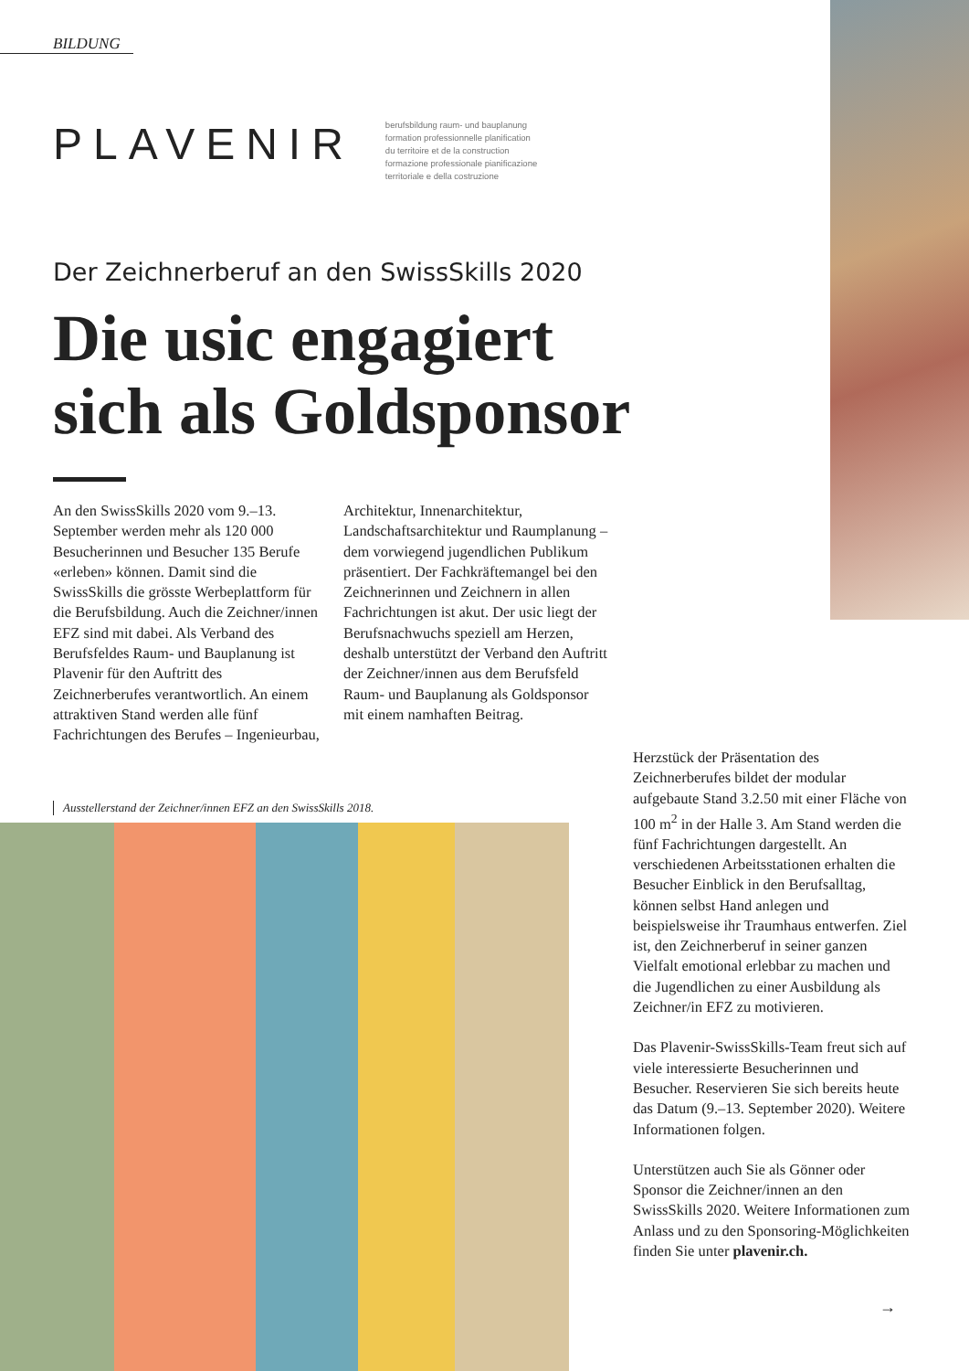BILDUNG
PLAVENIR
berufsbildung raum- und bauplanung
formation professionnelle planification
du territoire et de la construction
formazione professionale pianificazione
territoriale e della costruzione
Der Zeichnerberuf an den SwissSkills 2020
Die usic engagiert
sich als Goldsponsor
An den SwissSkills 2020 vom 9.–13. September werden mehr als 120 000 Besucherinnen und Besucher 135 Berufe «erleben» können. Damit sind die SwissSkills die grösste Werbeplattform für die Berufsbildung. Auch die Zeichner/innen EFZ sind mit dabei. Als Verband des Berufsfeldes Raum- und Bauplanung ist Plavenir für den Auftritt des Zeichnerberufes verantwortlich. An einem attraktiven Stand werden alle fünf Fachrichtungen des Berufes – Ingenieurbau, Architektur, Innenarchitektur, Landschaftsarchitektur und Raumplanung – dem vorwiegend jugendlichen Publikum präsentiert. Der Fachkräftemangel bei den Zeichnerinnen und Zeichnern in allen Fachrichtungen ist akut. Der usic liegt der Berufsnachwuchs speziell am Herzen, deshalb unterstützt der Verband den Auftritt der Zeichner/innen aus dem Berufsfeld Raum- und Bauplanung als Goldsponsor mit einem namhaften Beitrag.
Ausstellerstand der Zeichner/innen EFZ an den SwissSkills 2018.
Herzstück der Präsentation des Zeichnerberufes bildet der modular aufgebaute Stand 3.2.50 mit einer Fläche von 100 m<sup>2</sup> in der Halle 3. Am Stand werden die fünf Fachrichtungen dargestellt. An verschiedenen Arbeitsstationen erhalten die Besucher Einblick in den Berufsalltag, können selbst Hand anlegen und beispielsweise ihr Traumhaus entwerfen. Ziel ist, den Zeichnerberuf in seiner ganzen Vielfalt emotional erlebbar zu machen und die Jugendlichen zu einer Ausbildung als Zeichner/in EFZ zu motivieren.
Das Plavenir-SwissSkills-Team freut sich auf viele interessierte Besucherinnen und Besucher. Reservieren Sie sich bereits heute das Datum (9.–13. September 2020). Weitere Informationen folgen.
Unterstützen auch Sie als Gönner oder Sponsor die Zeichner/innen an den SwissSkills 2020. Weitere Informationen zum Anlass und zu den Sponsoring-Möglichkeiten finden Sie unter plavenir.ch.
→